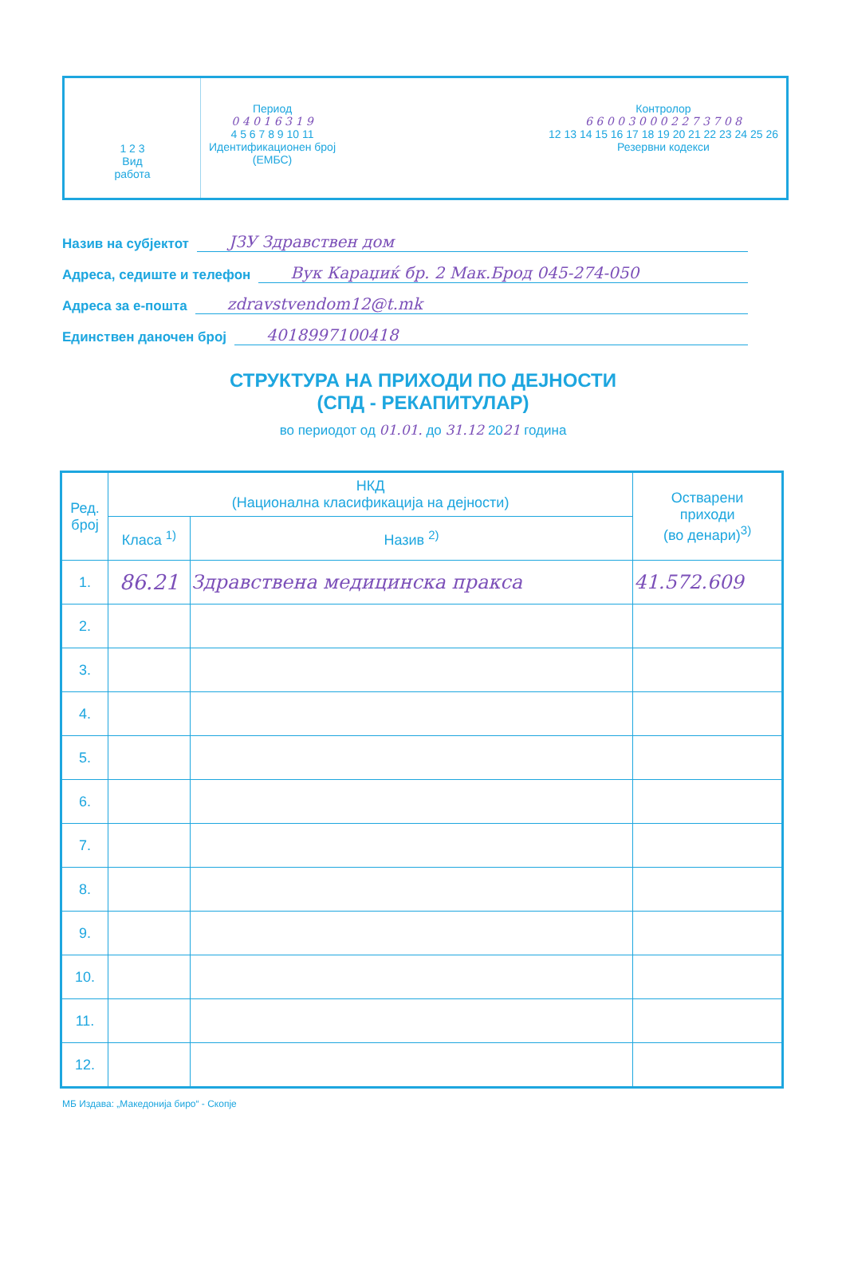1 2 3
Вид
работа
Период
0 4 0 1 6 3 1 9
4 5 6 7 8 9 10 11
Идентификационен број
(ЕМБС)
Контролор
6 6 0 0 3 0 0 0 2 2 7 3 7 0 8
12 13 14 15 16 17 18 19 20 21 22 23 24 25 26
Резервни кодекси
Назив на субјектот ЈЗУ Здравствен дом
Адреса, седиште и телефон Вук Караџиќ бр. 2 Мак.Брод 045-274-050
Адреса за е-пошта zdravstvendom12@t.mk
Единствен даночен број 4018997100418
СТРУКТУРА НА ПРИХОДИ ПО ДЕЈНОСТИ
(СПД - РЕКАПИТУЛАР)
во периодот од 01.01. до 31.12 2021 година
| Ред. број | НКД (Национална класификација на дејности) | | Остварени приходи (во денари)<sup>3)</sup> |
| --- | --- | --- | --- |
| | Класа <sup>1)</sup> | Назив <sup>2)</sup> | |
| 1. | 86.21 | Здравствена медицинска пракса | 41.572.609 |
| 2. | | | |
| 3. | | | |
| 4. | | | |
| 5. | | | |
| 6. | | | |
| 7. | | | |
| 8. | | | |
| 9. | | | |
| 10. | | | |
| 11. | | | |
| 12. | | | |
МБ Издава: „Македонија биро“ - Скопје